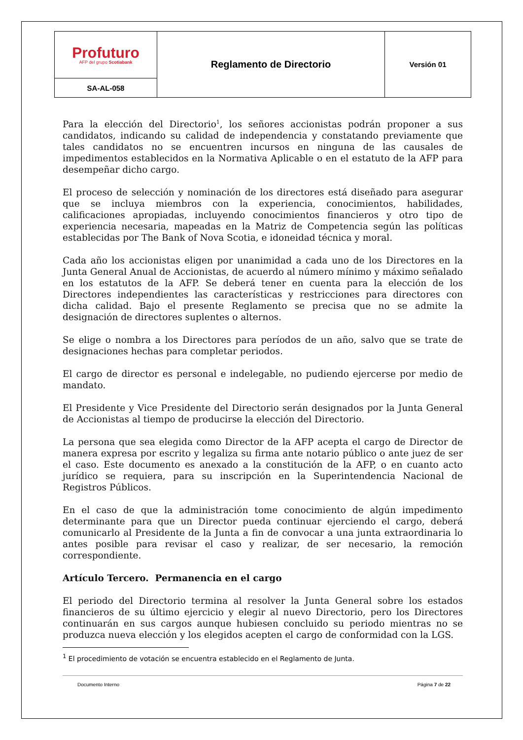| Profuturo AFP del grupo Scotiabank | Reglamento de Directorio | Versión 01 |
| SA-AL-058 | | |
Para la elección del Directorio<sup>1</sup>, los señores accionistas podrán proponer a sus candidatos, indicando su calidad de independencia y constatando previamente que tales candidatos no se encuentren incursos en ninguna de las causales de impedimentos establecidos en la Normativa Aplicable o en el estatuto de la AFP para desempeñar dicho cargo.
El proceso de selección y nominación de los directores está diseñado para asegurar que se incluya miembros con la experiencia, conocimientos, habilidades, calificaciones apropiadas, incluyendo conocimientos financieros y otro tipo de experiencia necesaria, mapeadas en la Matriz de Competencia según las políticas establecidas por The Bank of Nova Scotia, e idoneidad técnica y moral.
Cada año los accionistas eligen por unanimidad a cada uno de los Directores en la Junta General Anual de Accionistas, de acuerdo al número mínimo y máximo señalado en los estatutos de la AFP. Se deberá tener en cuenta para la elección de los Directores independientes las características y restricciones para directores con dicha calidad. Bajo el presente Reglamento se precisa que no se admite la designación de directores suplentes o alternos.
Se elige o nombra a los Directores para períodos de un año, salvo que se trate de designaciones hechas para completar periodos.
El cargo de director es personal e indelegable, no pudiendo ejercerse por medio de mandato.
El Presidente y Vice Presidente del Directorio serán designados por la Junta General de Accionistas al tiempo de producirse la elección del Directorio.
La persona que sea elegida como Director de la AFP acepta el cargo de Director de manera expresa por escrito y legaliza su firma ante notario público o ante juez de ser el caso. Este documento es anexado a la constitución de la AFP, o en cuanto acto jurídico se requiera, para su inscripción en la Superintendencia Nacional de Registros Públicos.
En el caso de que la administración tome conocimiento de algún impedimento determinante para que un Director pueda continuar ejerciendo el cargo, deberá comunicarlo al Presidente de la Junta a fin de convocar a una junta extraordinaria lo antes posible para revisar el caso y realizar, de ser necesario, la remoción correspondiente.
Artículo Tercero. Permanencia en el cargo
El periodo del Directorio termina al resolver la Junta General sobre los estados financieros de su último ejercicio y elegir al nuevo Directorio, pero los Directores continuarán en sus cargos aunque hubiesen concluido su periodo mientras no se produzca nueva elección y los elegidos acepten el cargo de conformidad con la LGS.
<sup>1</sup> El procedimiento de votación se encuentra establecido en el Reglamento de Junta.
Documento Interno Página 7 de 22